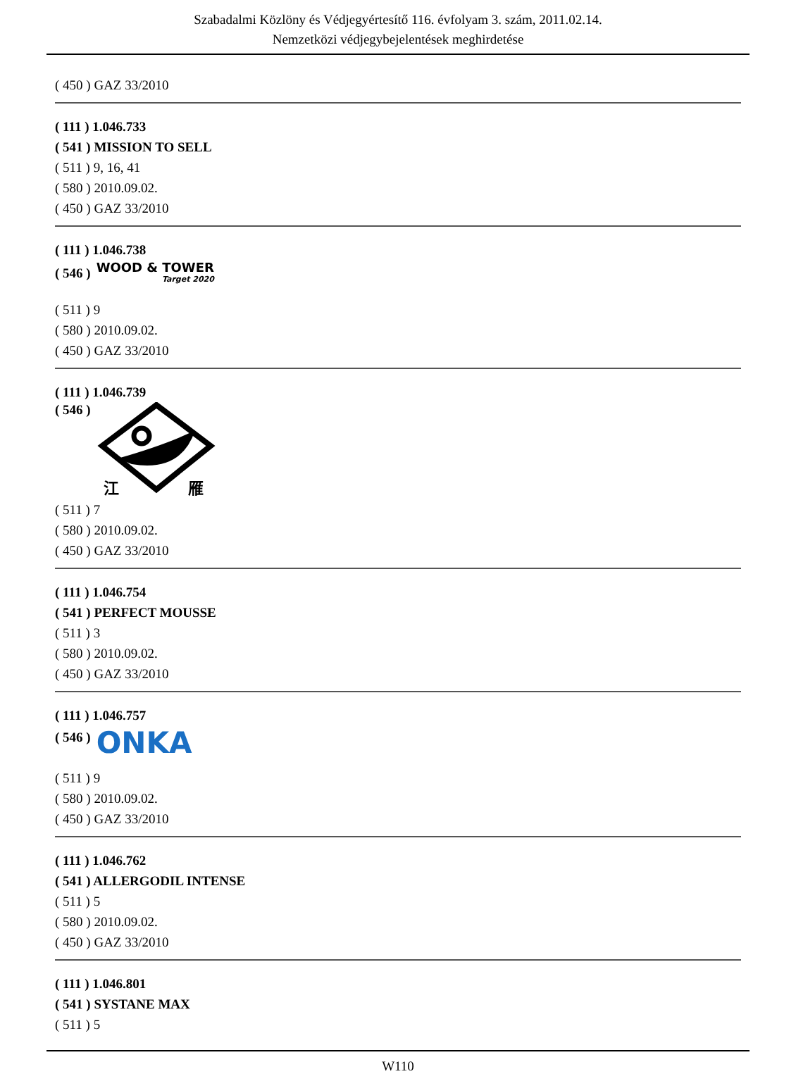Szabadalmi Közlöny és Védjegyértesítő 116. évfolyam 3. szám, 2011.02.14.
Nemzetközi védjegybejelentések meghirdetése
( 450 ) GAZ 33/2010
( 111 ) 1.046.733
( 541 ) MISSION TO SELL
( 511 ) 9, 16, 41
( 580 ) 2010.09.02.
( 450 ) GAZ 33/2010
( 111 ) 1.046.738
( 546 )
WOOD & TOWER
Target 2020
( 511 ) 9
( 580 ) 2010.09.02.
( 450 ) GAZ 33/2010
( 111 ) 1.046.739
( 546 )
江
雁
( 511 ) 7
( 580 ) 2010.09.02.
( 450 ) GAZ 33/2010
( 111 ) 1.046.754
( 541 ) PERFECT MOUSSE
( 511 ) 3
( 580 ) 2010.09.02.
( 450 ) GAZ 33/2010
( 111 ) 1.046.757
( 546 ) ONKA
( 511 ) 9
( 580 ) 2010.09.02.
( 450 ) GAZ 33/2010
( 111 ) 1.046.762
( 541 ) ALLERGODIL INTENSE
( 511 ) 5
( 580 ) 2010.09.02.
( 450 ) GAZ 33/2010
( 111 ) 1.046.801
( 541 ) SYSTANE MAX
( 511 ) 5
W110